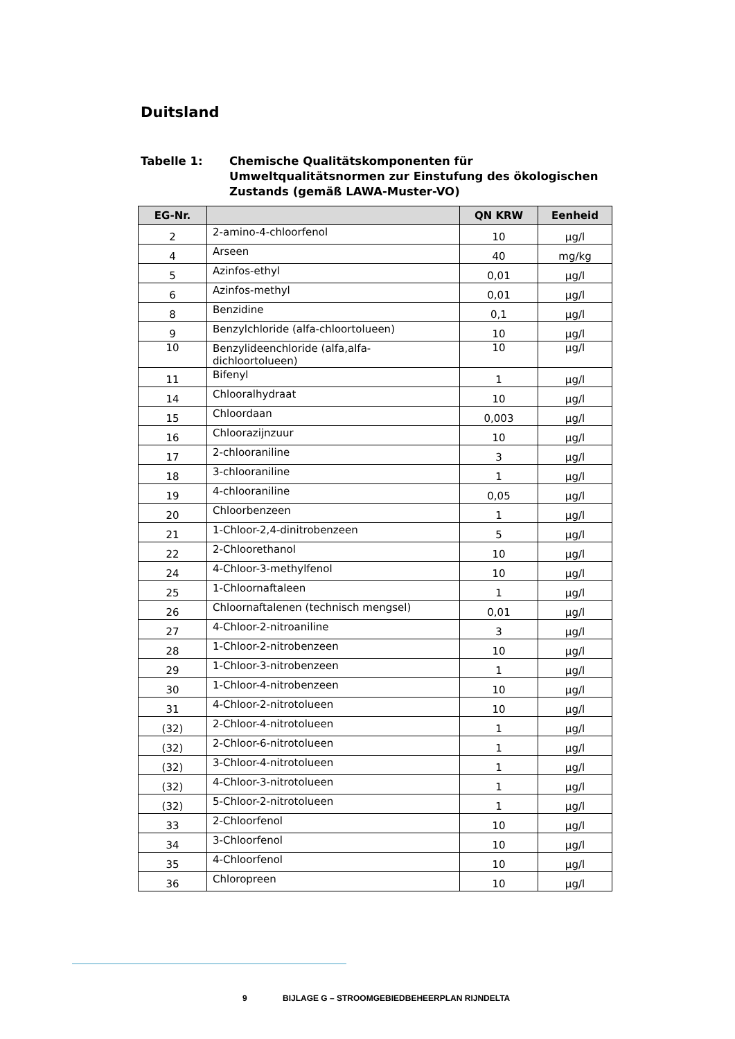Duitsland
Tabelle 1: Chemische Qualitätskomponenten für
Umweltqualitätsnormen zur Einstufung des ökologischen
Zustands (gemäß LAWA-Muster-VO)
| EG-Nr. | | QN KRW | Eenheid |
| --- | --- | --- | --- |
| 2 | 2-amino-4-chloorfenol | 10 | µg/l |
| 4 | Arseen | 40 | mg/kg |
| 5 | Azinfos-ethyl | 0,01 | µg/l |
| 6 | Azinfos-methyl | 0,01 | µg/l |
| 8 | Benzidine | 0,1 | µg/l |
| 9 | Benzylchloride (alfa-chloortolueen) | 10 | µg/l |
| 10 | Benzylideenchloride (alfa,alfa- dichloortolueen) | 10 | µg/l |
| 11 | Bifenyl | 1 | µg/l |
| 14 | Chlooralhydraat | 10 | µg/l |
| 15 | Chloordaan | 0,003 | µg/l |
| 16 | Chloorazijnzuur | 10 | µg/l |
| 17 | 2-chlooraniline | 3 | µg/l |
| 18 | 3-chlooraniline | 1 | µg/l |
| 19 | 4-chlooraniline | 0,05 | µg/l |
| 20 | Chloorbenzeen | 1 | µg/l |
| 21 | 1-Chloor-2,4-dinitrobenzeen | 5 | µg/l |
| 22 | 2-Chloorethanol | 10 | µg/l |
| 24 | 4-Chloor-3-methylfenol | 10 | µg/l |
| 25 | 1-Chloornaftaleen | 1 | µg/l |
| 26 | Chloornaftalenen (technisch mengsel) | 0,01 | µg/l |
| 27 | 4-Chloor-2-nitroaniline | 3 | µg/l |
| 28 | 1-Chloor-2-nitrobenzeen | 10 | µg/l |
| 29 | 1-Chloor-3-nitrobenzeen | 1 | µg/l |
| 30 | 1-Chloor-4-nitrobenzeen | 10 | µg/l |
| 31 | 4-Chloor-2-nitrotolueen | 10 | µg/l |
| (32) | 2-Chloor-4-nitrotolueen | 1 | µg/l |
| (32) | 2-Chloor-6-nitrotolueen | 1 | µg/l |
| (32) | 3-Chloor-4-nitrotolueen | 1 | µg/l |
| (32) | 4-Chloor-3-nitrotolueen | 1 | µg/l |
| (32) | 5-Chloor-2-nitrotolueen | 1 | µg/l |
| 33 | 2-Chloorfenol | 10 | µg/l |
| 34 | 3-Chloorfenol | 10 | µg/l |
| 35 | 4-Chloorfenol | 10 | µg/l |
| 36 | Chloropreen | 10 | µg/l |
9 BIJLAGE G – STROOMGEBIEDBEHEERPLAN RIJNDELTA